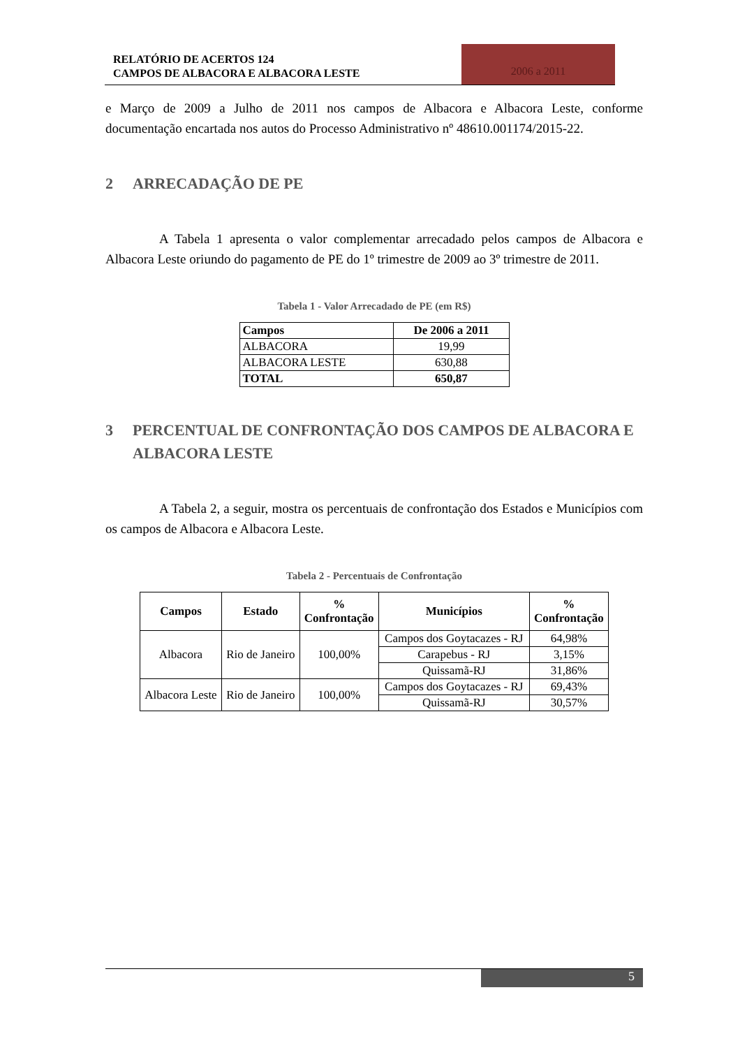RELATÓRIO DE ACERTOS 124
CAMPOS DE ALBACORA E ALBACORA LESTE
2006 a 2011
e Março de 2009 a Julho de 2011 nos campos de Albacora e Albacora Leste, conforme documentação encartada nos autos do Processo Administrativo nº 48610.001174/2015-22.
2 ARRECADAÇÃO DE PE
A Tabela 1 apresenta o valor complementar arrecadado pelos campos de Albacora e Albacora Leste oriundo do pagamento de PE do 1º trimestre de 2009 ao 3º trimestre de 2011.
Tabela 1 - Valor Arrecadado de PE (em R$)
| Campos | De 2006 a 2011 |
| --- | --- |
| ALBACORA | 19,99 |
| ALBACORA LESTE | 630,88 |
| TOTAL | 650,87 |
3 PERCENTUAL DE CONFRONTAÇÃO DOS CAMPOS DE ALBACORA E ALBACORA LESTE
A Tabela 2, a seguir, mostra os percentuais de confrontação dos Estados e Municípios com os campos de Albacora e Albacora Leste.
Tabela 2 - Percentuais de Confrontação
| Campos | Estado | % Confrontação | Municípios | % Confrontação |
| --- | --- | --- | --- | --- |
| Albacora | Rio de Janeiro | 100,00% | Campos dos Goytacazes - RJ | 64,98% |
| | | | Carapebus - RJ | 3,15% |
| | | | Quissamã-RJ | 31,86% |
| Albacora Leste | Rio de Janeiro | 100,00% | Campos dos Goytacazes - RJ | 69,43% |
| | | | Quissamã-RJ | 30,57% |
5